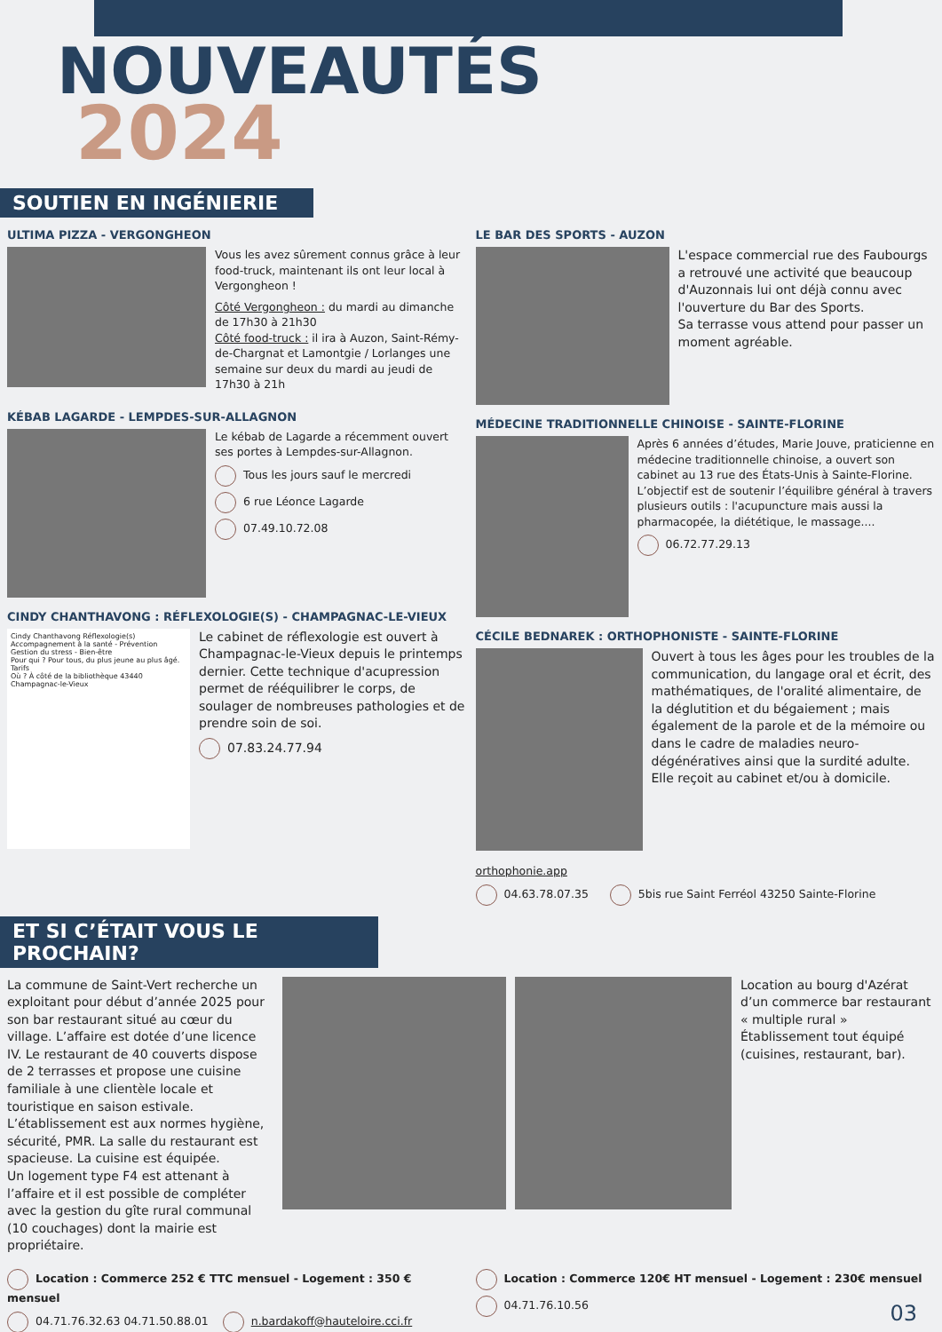NOUVEAUTÉS
2024
SOUTIEN EN INGÉNIERIE
ULTIMA PIZZA - VERGONGHEON
Vous les avez sûrement connus grâce à leur food-truck, maintenant ils ont leur local à Vergongheon !
Côté Vergongheon : du mardi au dimanche de 17h30 à 21h30
Côté food-truck : il ira à Auzon, Saint-Rémy-de-Chargnat et Lamontgie / Lorlanges une semaine sur deux du mardi au jeudi de 17h30 à 21h
KÉBAB LAGARDE - LEMPDES-SUR-ALLAGNON
Le kébab de Lagarde a récemment ouvert ses portes à Lempdes-sur-Allagnon.
Tous les jours sauf le mercredi
6 rue Léonce Lagarde
07.49.10.72.08
CINDY CHANTHAVONG : RÉFLEXOLOGIE(S) - CHAMPAGNAC-LE-VIEUX
Cindy Chanthavong Réflexologie(s)
Accompagnement à la santé - Prévention Gestion du stress - Bien-être
Pour qui ? Pour tous, du plus jeune au plus âgé.
Tarifs
Où ? À côté de la bibliothèque 43440 Champagnac-le-Vieux
Le cabinet de réflexologie est ouvert à Champagnac-le-Vieux depuis le printemps dernier. Cette technique d'acupression permet de rééquilibrer le corps, de soulager de nombreuses pathologies et de prendre soin de soi.
07.83.24.77.94
LE BAR DES SPORTS - AUZON
L'espace commercial rue des Faubourgs a retrouvé une activité que beaucoup d'Auzonnais lui ont déjà connu avec l'ouverture du Bar des Sports.
Sa terrasse vous attend pour passer un moment agréable.
MÉDECINE TRADITIONNELLE CHINOISE - SAINTE-FLORINE
Après 6 années d’études, Marie Jouve, praticienne en médecine traditionnelle chinoise, a ouvert son cabinet au 13 rue des États-Unis à Sainte-Florine.
L’objectif est de soutenir l’équilibre général à travers plusieurs outils : l'acupuncture mais aussi la pharmacopée, la diététique, le massage....
06.72.77.29.13
CÉCILE BEDNAREK : ORTHOPHONISTE - SAINTE-FLORINE
Ouvert à tous les âges pour les troubles de la communication, du langage oral et écrit, des mathématiques, de l'oralité alimentaire, de la déglutition et du bégaiement ; mais également de la parole et de la mémoire ou dans le cadre de maladies neuro-dégénératives ainsi que la surdité adulte.
Elle reçoit au cabinet et/ou à domicile.
orthophonie.app
04.63.78.07.35 5bis rue Saint Ferréol 43250 Sainte-Florine
ET SI C’ÉTAIT VOUS LE PROCHAIN?
La commune de Saint-Vert recherche un exploitant pour début d’année 2025 pour son bar restaurant situé au cœur du village. L’affaire est dotée d’une licence IV. Le restaurant de 40 couverts dispose de 2 terrasses et propose une cuisine familiale à une clientèle locale et touristique en saison estivale. L’établissement est aux normes hygiène, sécurité, PMR. La salle du restaurant est spacieuse. La cuisine est équipée.
Un logement type F4 est attenant à l’affaire et il est possible de compléter avec la gestion du gîte rural communal (10 couchages) dont la mairie est propriétaire.
Location au bourg d'Azérat d’un commerce bar restaurant « multiple rural »
Établissement tout équipé (cuisines, restaurant, bar).
Location : Commerce 252 € TTC mensuel - Logement : 350 € mensuel
04.71.76.32.63 04.71.50.88.01 n.bardakoff@hauteloire.cci.fr
Location : Commerce 120€ HT mensuel - Logement : 230€ mensuel
04.71.76.10.56
03